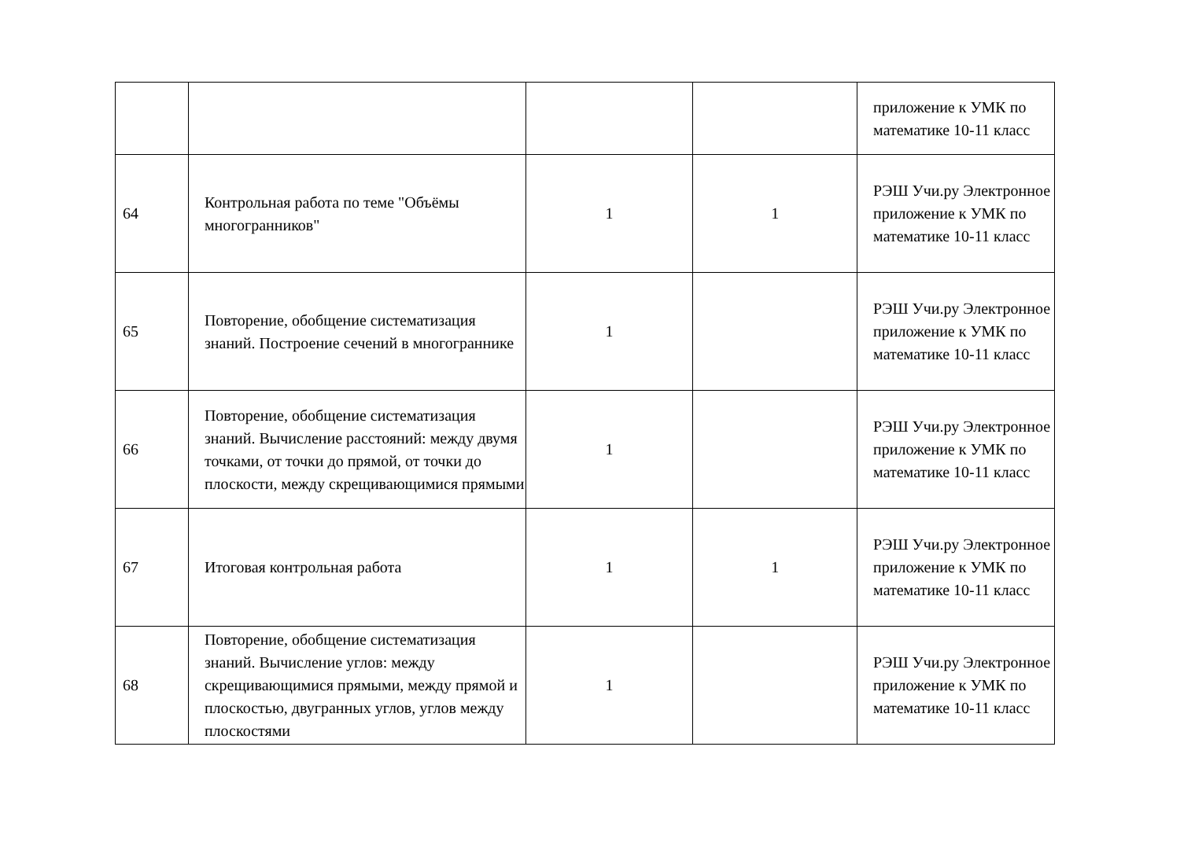| | | | | приложение к УМК по математике 10-11 класс |
| 64 | Контрольная работа по теме "Объёмы многогранников" | 1 | 1 | РЭШ Учи.ру Электронное приложение к УМК по математике 10-11 класс |
| 65 | Повторение, обобщение систематизация знаний. Построение сечений в многограннике | 1 | | РЭШ Учи.ру Электронное приложение к УМК по математике 10-11 класс |
| 66 | Повторение, обобщение систематизация знаний. Вычисление расстояний: между двумя точками, от точки до прямой, от точки до плоскости, между скрещивающимися прямыми | 1 | | РЭШ Учи.ру Электронное приложение к УМК по математике 10-11 класс |
| 67 | Итоговая контрольная работа | 1 | 1 | РЭШ Учи.ру Электронное приложение к УМК по математике 10-11 класс |
| 68 | Повторение, обобщение систематизация знаний. Вычисление углов: между скрещивающимися прямыми, между прямой и плоскостью, двугранных углов, углов между плоскостями | 1 | | РЭШ Учи.ру Электронное приложение к УМК по математике 10-11 класс |